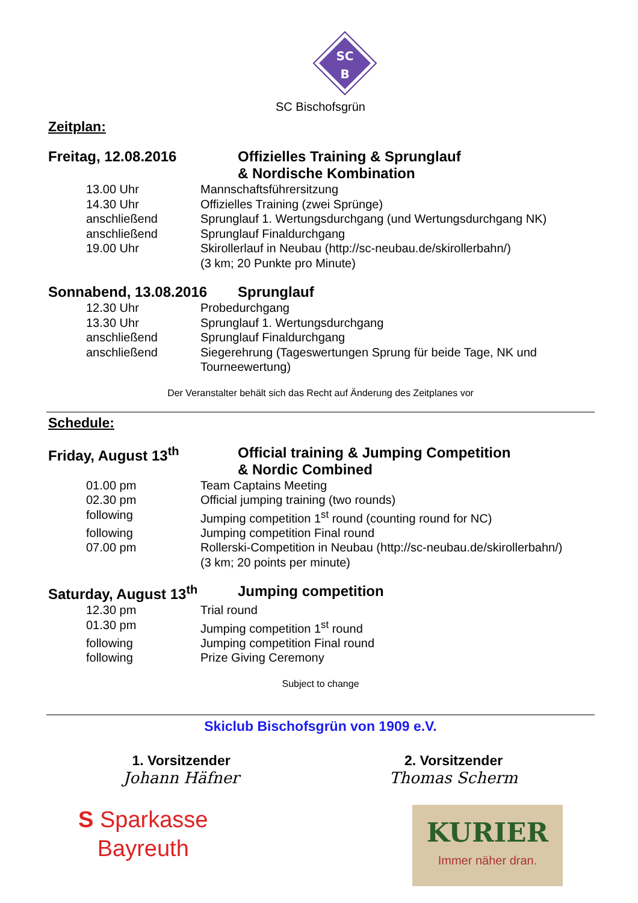SC
B
SC Bischofsgrün
Zeitplan:
Freitag, 12.08.2016 Offizielles Training & Sprunglauf
& Nordische Kombination
| 13.00 Uhr | Mannschaftsführersitzung |
| 14.30 Uhr | Offizielles Training (zwei Sprünge) |
| anschließend | Sprunglauf 1. Wertungsdurchgang (und Wertungsdurchgang NK) |
| anschließend | Sprunglauf Finaldurchgang |
| 19.00 Uhr | Skirollerlauf in Neubau (http://sc-neubau.de/skirollerbahn/) (3 km; 20 Punkte pro Minute) |
Sonnabend, 13.08.2016 Sprunglauf
| 12.30 Uhr | Probedurchgang |
| 13.30 Uhr | Sprunglauf 1. Wertungsdurchgang |
| anschließend | Sprunglauf Finaldurchgang |
| anschließend | Siegerehrung (Tageswertungen Sprung für beide Tage, NK und Tourneewertung) |
Der Veranstalter behält sich das Recht auf Änderung des Zeitplanes vor
Schedule:
Friday, August 13<sup>th</sup> Official training & Jumping Competition
& Nordic Combined
| 01.00 pm | Team Captains Meeting |
| 02.30 pm | Official jumping training (two rounds) |
| following | Jumping competition 1<sup>st</sup> round (counting round for NC) |
| following | Jumping competition Final round |
| 07.00 pm | Rollerski-Competition in Neubau (http://sc-neubau.de/skirollerbahn/) (3 km; 20 points per minute) |
Saturday, August 13<sup>th</sup> Jumping competition
| 12.30 pm | Trial round |
| 01.30 pm | Jumping competition 1<sup>st</sup> round |
| following | Jumping competition Final round |
| following | Prize Giving Ceremony |
Subject to change
Skiclub Bischofsgrün von 1909 e.V.
1. Vorsitzender
Johann Häfner
2. Vorsitzender
Thomas Scherm
S Sparkasse
Bayreuth
KURIER
Immer näher dran.